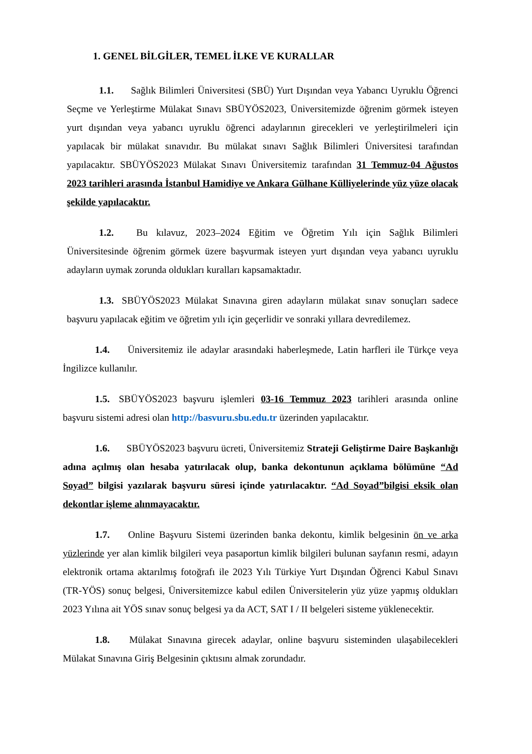1. GENEL BİLGİLER, TEMEL İLKE VE KURALLAR
1.1. Sağlık Bilimleri Üniversitesi (SBÜ) Yurt Dışından veya Yabancı Uyruklu Öğrenci Seçme ve Yerleştirme Mülakat Sınavı SBÜYÖS2023, Üniversitemizde öğrenim görmek isteyen yurt dışından veya yabancı uyruklu öğrenci adaylarının girecekleri ve yerleştirilmeleri için yapılacak bir mülakat sınavıdır. Bu mülakat sınavı Sağlık Bilimleri Üniversitesi tarafından yapılacaktır. SBÜYÖS2023 Mülakat Sınavı Üniversitemiz tarafından 31 Temmuz-04 Ağustos 2023 tarihleri arasında İstanbul Hamidiye ve Ankara Gülhane Külliyelerinde yüz yüze olacak şekilde yapılacaktır.
1.2. Bu kılavuz, 2023–2024 Eğitim ve Öğretim Yılı için Sağlık Bilimleri Üniversitesinde öğrenim görmek üzere başvurmak isteyen yurt dışından veya yabancı uyruklu adayların uymak zorunda oldukları kuralları kapsamaktadır.
1.3. SBÜYÖS2023 Mülakat Sınavına giren adayların mülakat sınav sonuçları sadece başvuru yapılacak eğitim ve öğretim yılı için geçerlidir ve sonraki yıllara devredilemez.
1.4. Üniversitemiz ile adaylar arasındaki haberleşmede, Latin harfleri ile Türkçe veya İngilizce kullanılır.
1.5. SBÜYÖS2023 başvuru işlemleri 03-16 Temmuz 2023 tarihleri arasında online başvuru sistemi adresi olan http://basvuru.sbu.edu.tr üzerinden yapılacaktır.
1.6. SBÜYÖS2023 başvuru ücreti, Üniversitemiz Strateji Geliştirme Daire Başkanlığı adına açılmış olan hesaba yatırılacak olup, banka dekontunun açıklama bölümüne “Ad Soyad” bilgisi yazılarak başvuru süresi içinde yatırılacaktır. “Ad Soyad”bilgisi eksik olan dekontlar işleme alınmayacaktır.
1.7. Online Başvuru Sistemi üzerinden banka dekontu, kimlik belgesinin ön ve arka yüzlerinde yer alan kimlik bilgileri veya pasaportun kimlik bilgileri bulunan sayfanın resmi, adayın elektronik ortama aktarılmış fotoğrafı ile 2023 Yılı Türkiye Yurt Dışından Öğrenci Kabul Sınavı (TR-YÖS) sonuç belgesi, Üniversitemizce kabul edilen Üniversitelerin yüz yüze yapmış oldukları 2023 Yılına ait YÖS sınav sonuç belgesi ya da ACT, SAT I / II belgeleri sisteme yüklenecektir.
1.8. Mülakat Sınavına girecek adaylar, online başvuru sisteminden ulaşabilecekleri Mülakat Sınavına Giriş Belgesinin çıktısını almak zorundadır.